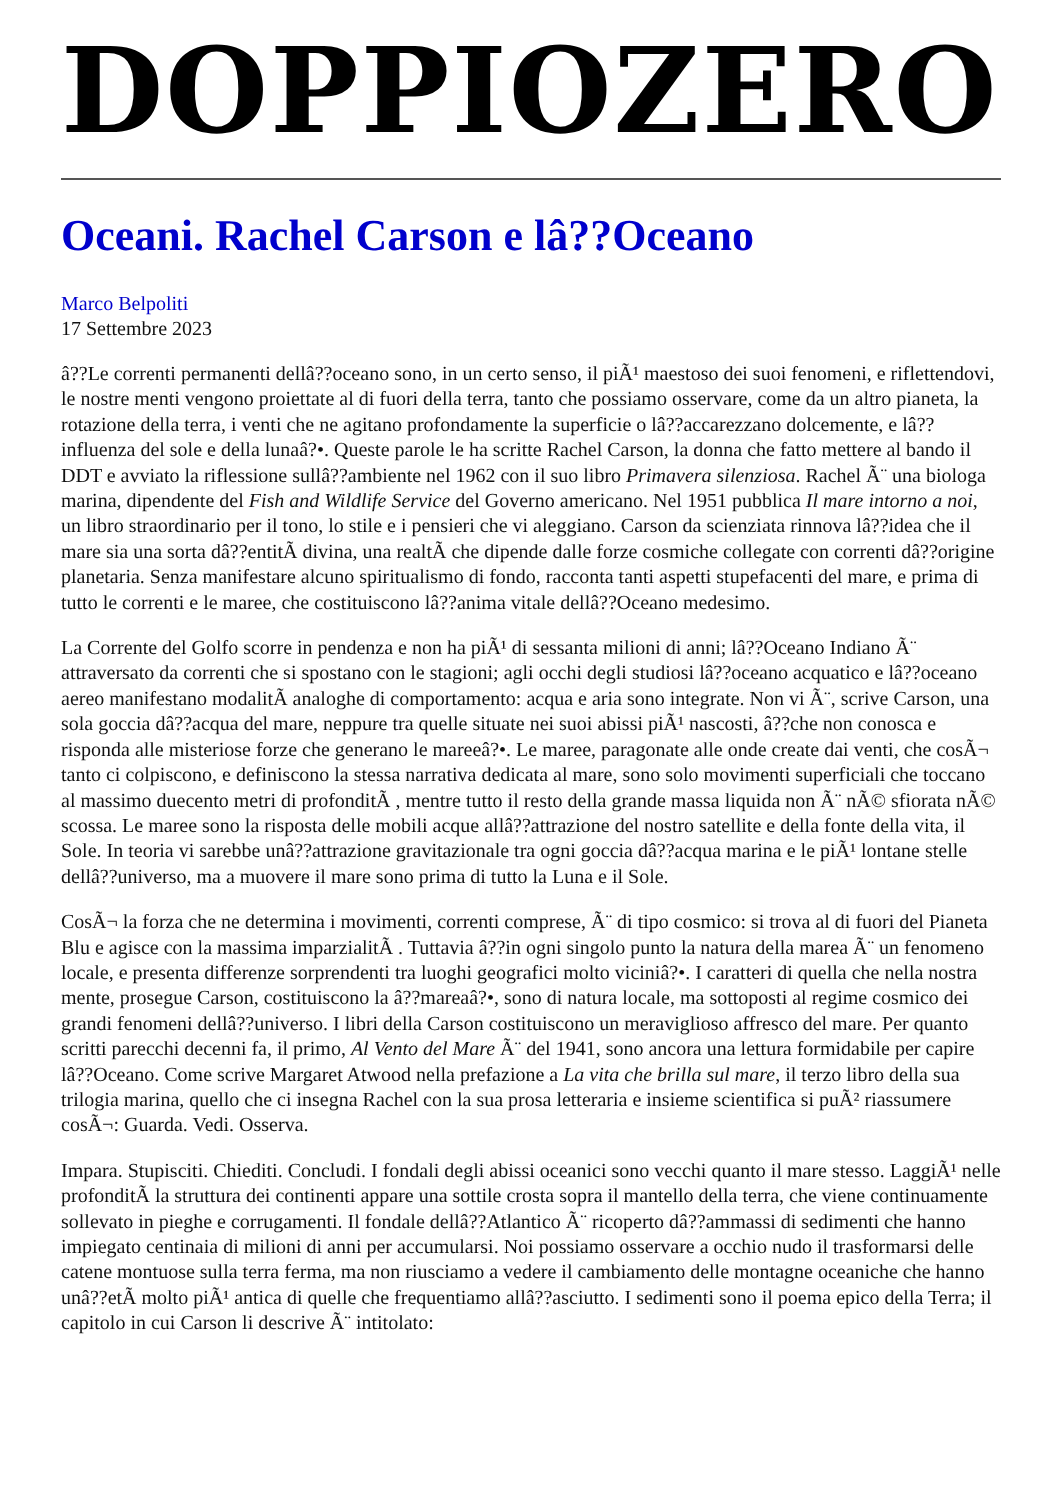DOPPIOZERO
Oceani. Rachel Carson e lâ??Oceano
Marco Belpoliti
17 Settembre 2023
â??Le correnti permanenti dellâ??oceano sono, in un certo senso, il piÃ¹ maestoso dei suoi fenomeni, e riflettendovi, le nostre menti vengono proiettate al di fuori della terra, tanto che possiamo osservare, come da un altro pianeta, la rotazione della terra, i venti che ne agitano profondamente la superficie o lâ??accarezzano dolcemente, e lâ??influenza del sole e della lunaâ?•. Queste parole le ha scritte Rachel Carson, la donna che fatto mettere al bando il DDT e avviato la riflessione sullâ??ambiente nel 1962 con il suo libro Primavera silenziosa. Rachel Ã¨ una biologa marina, dipendente del Fish and Wildlife Service del Governo americano. Nel 1951 pubblica Il mare intorno a noi, un libro straordinario per il tono, lo stile e i pensieri che vi aleggiano. Carson da scienziata rinnova lâ??idea che il mare sia una sorta dâ??entitÃ divina, una realtÃ che dipende dalle forze cosmiche collegate con correnti dâ??origine planetaria. Senza manifestare alcuno spiritualismo di fondo, racconta tanti aspetti stupefacenti del mare, e prima di tutto le correnti e le maree, che costituiscono lâ??anima vitale dellâ??Oceano medesimo.
La Corrente del Golfo scorre in pendenza e non ha piÃ¹ di sessanta milioni di anni; lâ??Oceano Indiano Ã¨ attraversato da correnti che si spostano con le stagioni; agli occhi degli studiosi lâ??oceano acquatico e lâ??oceano aereo manifestano modalitÃ analoghe di comportamento: acqua e aria sono integrate. Non vi Ã¨, scrive Carson, una sola goccia dâ??acqua del mare, neppure tra quelle situate nei suoi abissi piÃ¹ nascosti, â??che non conosca e risponda alle misteriose forze che generano le mareeâ?•. Le maree, paragonate alle onde create dai venti, che cosÃ¬ tanto ci colpiscono, e definiscono la stessa narrativa dedicata al mare, sono solo movimenti superficiali che toccano al massimo duecento metri di profonditÃ , mentre tutto il resto della grande massa liquida non Ã¨ nÃ© sfiorata nÃ© scossa. Le maree sono la risposta delle mobili acque allâ??attrazione del nostro satellite e della fonte della vita, il Sole. In teoria vi sarebbe unâ??attrazione gravitazionale tra ogni goccia dâ??acqua marina e le piÃ¹ lontane stelle dellâ??universo, ma a muovere il mare sono prima di tutto la Luna e il Sole.
CosÃ¬ la forza che ne determina i movimenti, correnti comprese, Ã¨ di tipo cosmico: si trova al di fuori del Pianeta Blu e agisce con la massima imparzialitÃ . Tuttavia â??in ogni singolo punto la natura della marea Ã¨ un fenomeno locale, e presenta differenze sorprendenti tra luoghi geografici molto viciniâ?•. I caratteri di quella che nella nostra mente, prosegue Carson, costituiscono la â??mareaâ?•, sono di natura locale, ma sottoposti al regime cosmico dei grandi fenomeni dellâ??universo. I libri della Carson costituiscono un meraviglioso affresco del mare. Per quanto scritti parecchi decenni fa, il primo, Al Vento del Mare Ã¨ del 1941, sono ancora una lettura formidabile per capire lâ??Oceano. Come scrive Margaret Atwood nella prefazione a La vita che brilla sul mare, il terzo libro della sua trilogia marina, quello che ci insegna Rachel con la sua prosa letteraria e insieme scientifica si puÃ² riassumere cosÃ¬: Guarda. Vedi. Osserva.
Impara. Stupisciti. Chiediti. Concludi. I fondali degli abissi oceanici sono vecchi quanto il mare stesso. LaggiÃ¹ nelle profonditÃ la struttura dei continenti appare una sottile crosta sopra il mantello della terra, che viene continuamente sollevato in pieghe e corrugamenti. Il fondale dellâ??Atlantico Ã¨ ricoperto dâ??ammassi di sedimenti che hanno impiegato centinaia di milioni di anni per accumularsi. Noi possiamo osservare a occhio nudo il trasformarsi delle catene montuose sulla terra ferma, ma non riusciamo a vedere il cambiamento delle montagne oceaniche che hanno unâ??etÃ molto piÃ¹ antica di quelle che frequentiamo allâ??asciutto. I sedimenti sono il poema epico della Terra; il capitolo in cui Carson li descrive Ã¨ intitolato: